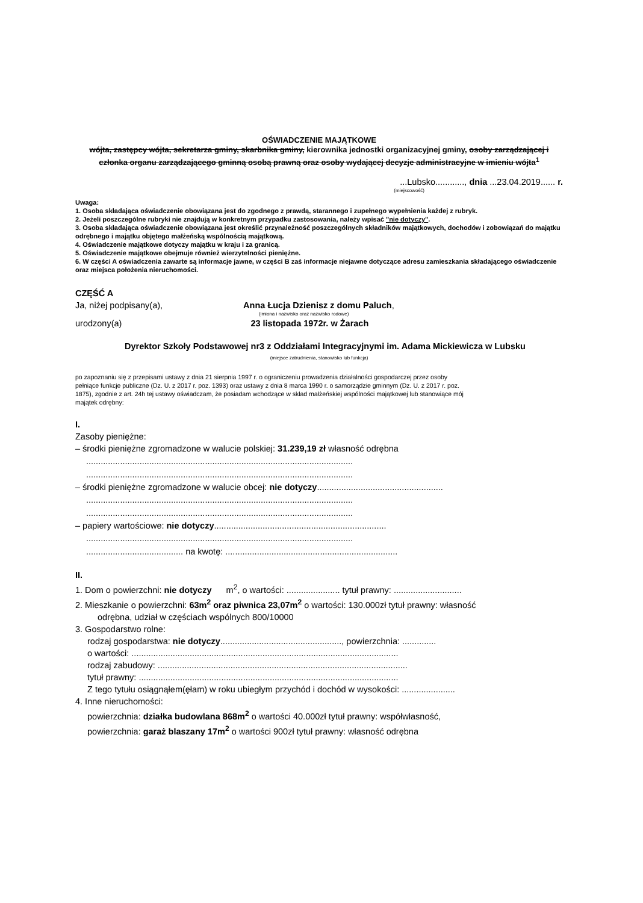OŚWIADCZENIE MAJĄTKOWE
wójta, zastępcy wójta, sekretarza gminy, skarbnika gminy, kierownika jednostki organizacyjnej gminy, osoby zarządzającej i członka organu zarządzającego gminną osobą prawną oraz osoby wydającej decyzje administracyjne w imieniu wójta<sup>1</sup>
...Lubsko............, dnia ...23.04.2019...... r.
(miejscowość)
Uwaga:
1. Osoba składająca oświadczenie obowiązana jest do zgodnego z prawdą, starannego i zupełnego wypełnienia każdej z rubryk.
2. Jeżeli poszczególne rubryki nie znajdują w konkretnym przypadku zastosowania, należy wpisać "nie dotyczy".
3. Osoba składająca oświadczenie obowiązana jest określić przynależność poszczególnych składników majątkowych, dochodów i zobowiązań do majątku odrębnego i majątku objętego małżeńską wspólnością majątkową.
4. Oświadczenie majątkowe dotyczy majątku w kraju i za granicą.
5. Oświadczenie majątkowe obejmuje również wierzytelności pieniężne.
6. W części A oświadczenia zawarte są informacje jawne, w części B zaś informacje niejawne dotyczące adresu zamieszkania składającego oświadczenie oraz miejsca położenia nieruchomości.
CZĘŚĆ A
Ja, niżej podpisany(a), Anna Łucja Dzienisz z domu Paluch,
(imiona i nazwisko oraz nazwisko rodowe)
urodzony(a) 23 listopada 1972r. w Żarach
Dyrektor Szkoły Podstawowej nr3 z Oddziałami Integracyjnymi im. Adama Mickiewicza w Lubsku
(miejsce zatrudnienia, stanowisko lub funkcja)
po zapoznaniu się z przepisami ustawy z dnia 21 sierpnia 1997 r. o ograniczeniu prowadzenia działalności gospodarczej przez osoby pełniące funkcje publiczne (Dz. U. z 2017 r. poz. 1393) oraz ustawy z dnia 8 marca 1990 r. o samorządzie gminnym (Dz. U. z 2017 r. poz. 1875), zgodnie z art. 24h tej ustawy oświadczam, że posiadam wchodzące w skład małżeńskiej wspólności majątkowej lub stanowiące mój majątek odrębny:
I.
Zasoby pieniężne:
– środki pieniężne zgromadzone w walucie polskiej: 31.239,19 zł własność odrębna
..............................................................................................................
..............................................................................................................
– środki pieniężne zgromadzone w walucie obcej: nie dotyczy....................................................
..............................................................................................................
..............................................................................................................
– papiery wartościowe: nie dotyczy.......................................................................
..............................................................................................................
........................................ na kwotę: .......................................................................
II.
1. Dom o powierzchni: nie dotyczy m<sup>2</sup>, o wartości: ...................... tytuł prawny: ............................
2. Mieszkanie o powierzchni: 63m<sup>2</sup> oraz piwnica 23,07m<sup>2</sup> o wartości: 130.000zł tytuł prawny: własność
odrębna, udział w częściach wspólnych 800/10000
3. Gospodarstwo rolne:
rodzaj gospodarstwa: nie dotyczy.................................................., powierzchnia: ..............
o wartości: ..............................................................................................................
rodzaj zabudowy: .......................................................................................................
tytuł prawny: ...........................................................................................................
Z tego tytułu osiągnąłem(ęłam) w roku ubiegłym przychód i dochód w wysokości: ......................
4. Inne nieruchomości:
powierzchnia: działka budowlana 868m<sup>2</sup> o wartości 40.000zł tytuł prawny: współwłasność,
powierzchnia: garaż blaszany 17m<sup>2</sup> o wartości 900zł tytuł prawny: własność odrębna